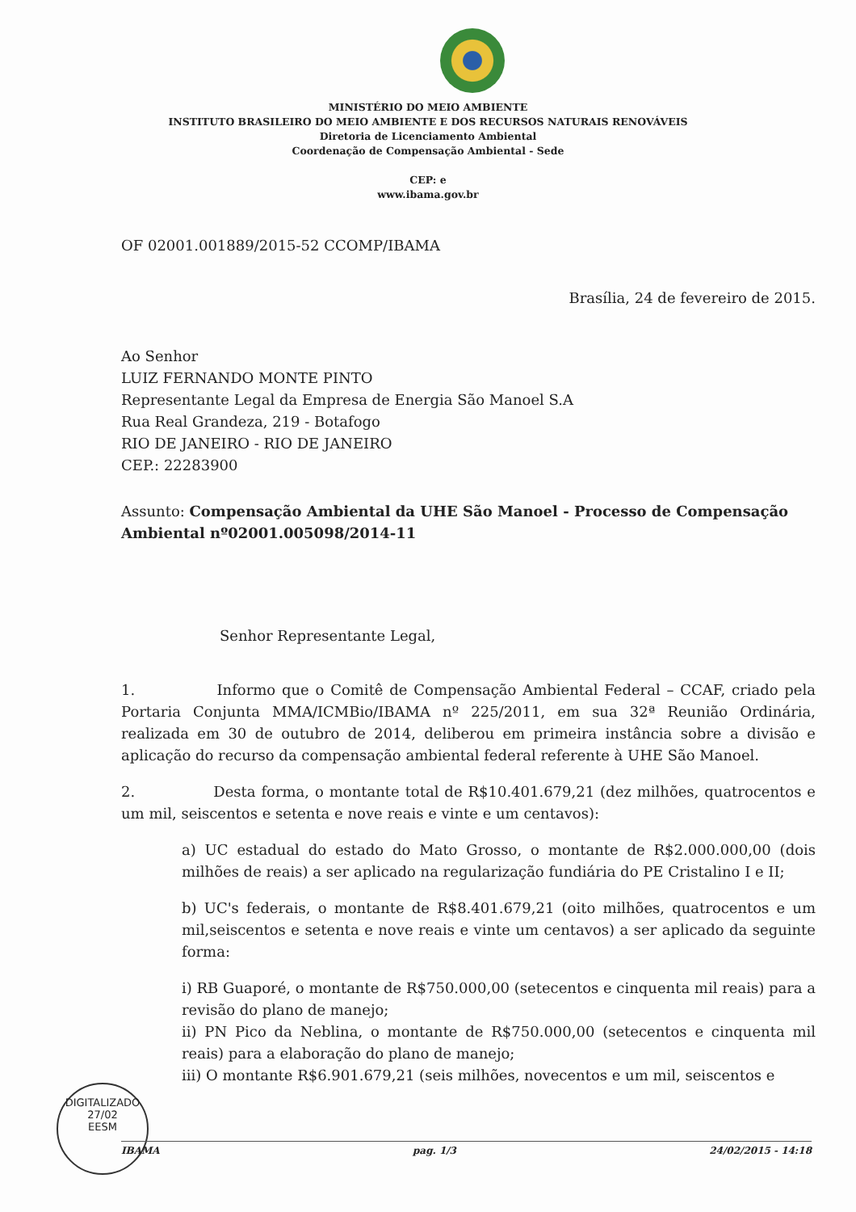MINISTÉRIO DO MEIO AMBIENTE
INSTITUTO BRASILEIRO DO MEIO AMBIENTE E DOS RECURSOS NATURAIS RENOVÁVEIS
Diretoria de Licenciamento Ambiental
Coordenação de Compensação Ambiental - Sede
CEP: e
www.ibama.gov.br
OF 02001.001889/2015-52 CCOMP/IBAMA
Brasília, 24 de fevereiro de 2015.
Ao Senhor
LUIZ FERNANDO MONTE PINTO
Representante Legal da Empresa de Energia São Manoel S.A
Rua Real Grandeza, 219 - Botafogo
RIO DE JANEIRO - RIO DE JANEIRO
CEP.: 22283900
Assunto: Compensação Ambiental da UHE São Manoel - Processo de Compensação Ambiental nº02001.005098/2014-11
Senhor Representante Legal,
1. Informo que o Comitê de Compensação Ambiental Federal – CCAF, criado pela Portaria Conjunta MMA/ICMBio/IBAMA nº 225/2011, em sua 32ª Reunião Ordinária, realizada em 30 de outubro de 2014, deliberou em primeira instância sobre a divisão e aplicação do recurso da compensação ambiental federal referente à UHE São Manoel.
2. Desta forma, o montante total de R$10.401.679,21 (dez milhões, quatrocentos e um mil, seiscentos e setenta e nove reais e vinte e um centavos):
a) UC estadual do estado do Mato Grosso, o montante de R$2.000.000,00 (dois milhões de reais) a ser aplicado na regularização fundiária do PE Cristalino I e II;
b) UC's federais, o montante de R$8.401.679,21 (oito milhões, quatrocentos e um mil,seiscentos e setenta e nove reais e vinte um centavos) a ser aplicado da seguinte forma:
i) RB Guaporé, o montante de R$750.000,00 (setecentos e cinquenta mil reais) para a revisão do plano de manejo;
ii) PN Pico da Neblina, o montante de R$750.000,00 (setecentos e cinquenta mil reais) para a elaboração do plano de manejo;
iii) O montante R$6.901.679,21 (seis milhões, novecentos e um mil, seiscentos e
DIGITALIZADO
27/02
EESM
IBAMA pag. 1/3 24/02/2015 - 14:18